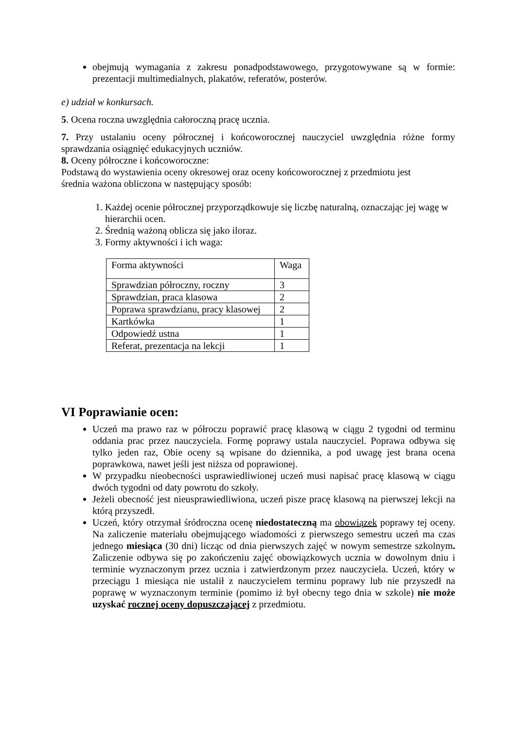obejmują wymagania z zakresu ponadpodstawowego, przygotowywane są w formie: prezentacji multimedialnych, plakatów, referatów, posterów.
e) udział w konkursach.
5. Ocena roczna uwzględnia całoroczną pracę ucznia.
7. Przy ustalaniu oceny półrocznej i końcoworocznej nauczyciel uwzględnia różne formy sprawdzania osiągnięć edukacyjnych uczniów.
8. Oceny półroczne i końcoworoczne:
Podstawą do wystawienia oceny okresowej oraz oceny końcoworocznej z przedmiotu jest
średnia ważona obliczona w następujący sposób:
1. Każdej ocenie półrocznej przyporządkowuje się liczbę naturalną, oznaczając jej wagę w hierarchii ocen.
2. Średnią ważoną oblicza się jako iloraz.
3. Formy aktywności i ich waga:
| Forma aktywności | Waga |
| Sprawdzian półroczny, roczny | 3 |
| Sprawdzian, praca klasowa | 2 |
| Poprawa sprawdzianu, pracy klasowej | 2 |
| Kartkówka | 1 |
| Odpowiedź ustna | 1 |
| Referat, prezentacja na lekcji | 1 |
VI Poprawianie ocen:
Uczeń ma prawo raz w półroczu poprawić pracę klasową w ciągu 2 tygodni od terminu oddania prac przez nauczyciela. Formę poprawy ustala nauczyciel. Poprawa odbywa się tylko jeden raz, Obie oceny są wpisane do dziennika, a pod uwagę jest brana ocena poprawkowa, nawet jeśli jest niższa od poprawionej.
W przypadku nieobecności usprawiedliwionej uczeń musi napisać pracę klasową w ciągu dwóch tygodni od daty powrotu do szkoły.
Jeżeli obecność jest nieusprawiedliwiona, uczeń pisze pracę klasową na pierwszej lekcji na którą przyszedł.
Uczeń, który otrzymał śródroczna ocenę niedostateczną ma obowiązek poprawy tej oceny. Na zaliczenie materiału obejmującego wiadomości z pierwszego semestru uczeń ma czas jednego miesiąca (30 dni) licząc od dnia pierwszych zajęć w nowym semestrze szkolnym. Zaliczenie odbywa się po zakończeniu zajęć obowiązkowych ucznia w dowolnym dniu i terminie wyznaczonym przez ucznia i zatwierdzonym przez nauczyciela. Uczeń, który w przeciągu 1 miesiąca nie ustalił z nauczycielem terminu poprawy lub nie przyszedł na poprawę w wyznaczonym terminie (pomimo iż był obecny tego dnia w szkole) nie może uzyskać rocznej oceny dopuszczającej z przedmiotu.